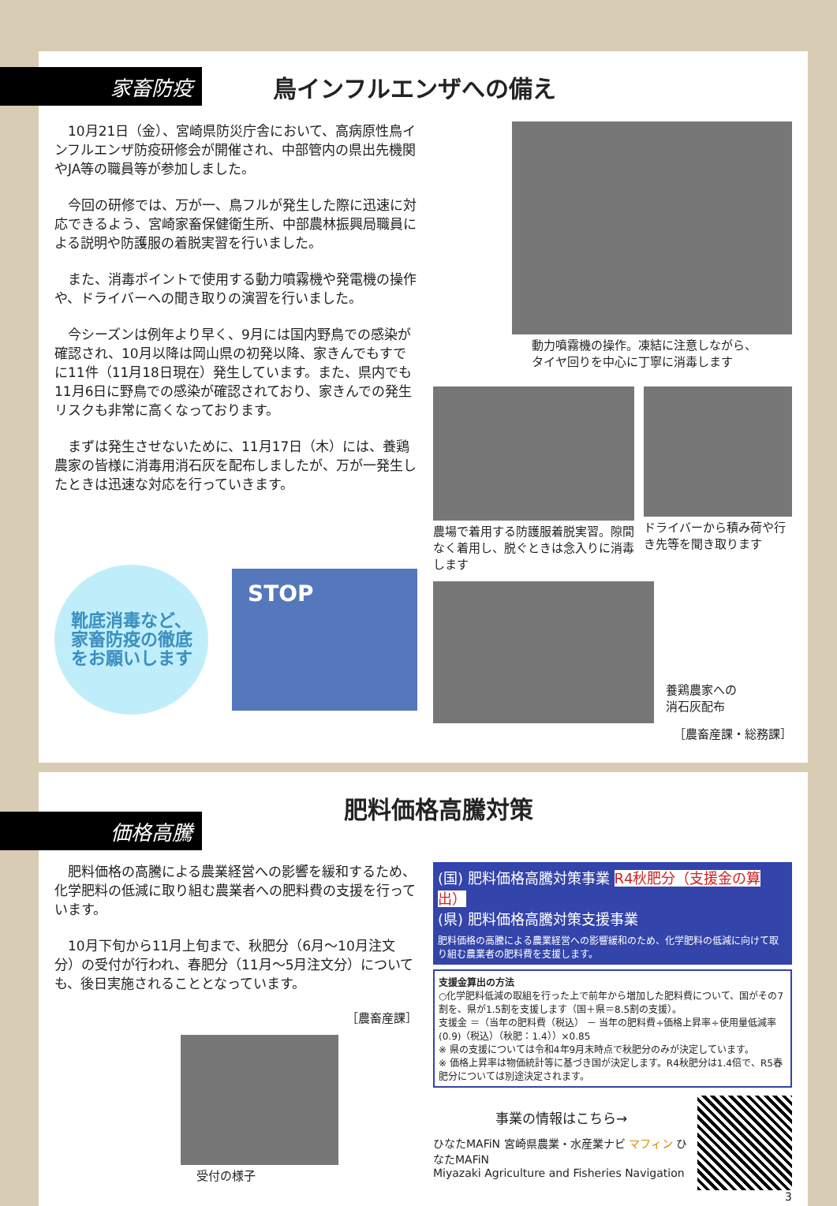家畜防疫
鳥インフルエンザへの備え
10月21日（金）、宮崎県防災庁舎において、高病原性鳥インフルエンザ防疫研修会が開催され、中部管内の県出先機関やJA等の職員等が参加しました。
今回の研修では、万が一、鳥フルが発生した際に迅速に対応できるよう、宮崎家畜保健衛生所、中部農林振興局職員による説明や防護服の着脱実習を行いました。
また、消毒ポイントで使用する動力噴霧機や発電機の操作や、ドライバーへの聞き取りの演習を行いました。
今シーズンは例年より早く、9月には国内野鳥での感染が確認され、10月以降は岡山県の初発以降、家きんでもすでに11件（11月18日現在）発生しています。また、県内でも11月6日に野鳥での感染が確認されており、家きんでの発生リスクも非常に高くなっております。
まずは発生させないために、11月17日（木）には、養鶏農家の皆様に消毒用消石灰を配布しましたが、万が一発生したときは迅速な対応を行っていきます。
靴底消毒など、
家畜防疫の徹底
をお願いします
STOP
動力噴霧機の操作。凍結に注意しながら、
タイヤ回りを中心に丁寧に消毒します
農場で着用する防護服着脱実習。隙間なく着用し、脱ぐときは念入りに消毒します
ドライバーから積み荷や行き先等を聞き取ります
養鶏農家への
消石灰配布
［農畜産課・総務課］
価格高騰
肥料価格高騰対策
肥料価格の高騰による農業経営への影響を緩和するため、化学肥料の低減に取り組む農業者への肥料費の支援を行っています。
10月下旬から11月上旬まで、秋肥分（6月～10月注文分）の受付が行われ、春肥分（11月～5月注文分）についても、後日実施されることとなっています。
［農畜産課］
受付の様子
(国) 肥料価格高騰対策事業 R4秋肥分（支援金の算出）
(県) 肥料価格高騰対策支援事業
肥料価格の高騰による農業経営への影響緩和のため、化学肥料の低減に向けて取り組む農業者の肥料費を支援します。
支援金算出の方法
○化学肥料低減の取組を行った上で前年から増加した肥料費について、国がその7割を、県が1.5割を支援します（国＋県＝8.5割の支援）。
支援金 ＝（当年の肥料費（税込） － 当年の肥料費÷価格上昇率÷使用量低減率 (0.9)（税込）（秋肥：1.4））×0.85
※ 県の支援については令和4年9月末時点で秋肥分のみが決定しています。
※ 価格上昇率は物価統計等に基づき国が決定します。R4秋肥分は1.4倍で、R5春肥分については別途決定されます。
事業の情報はこちら→
ひなたMAFiN 宮崎県農業・水産業ナビ マフィン ひなたMAFiN
Miyazaki Agriculture and Fisheries Navigation
3